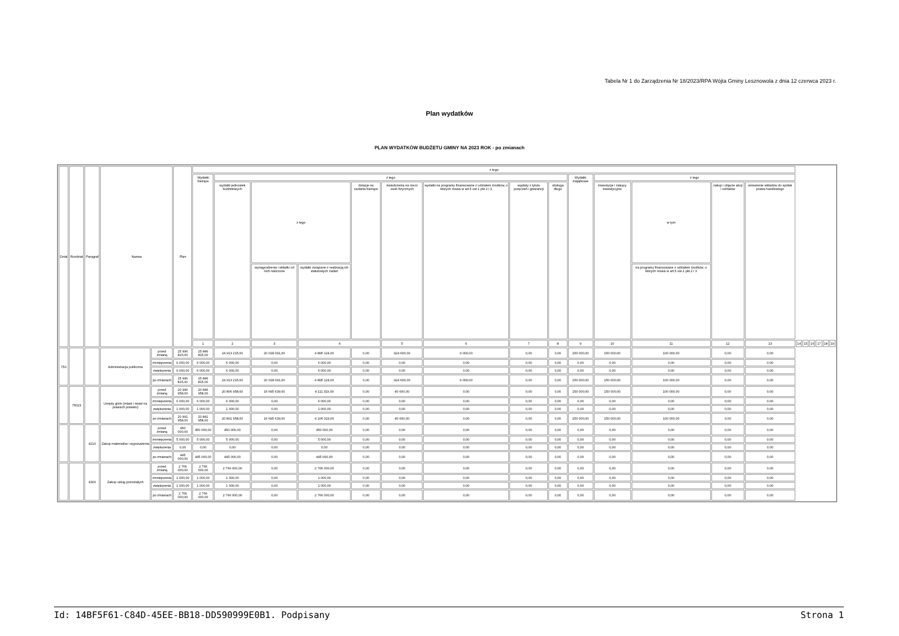Tabela Nr 1 do Zarządzenia Nr 18/2023/RPA Wójta Gminy Lesznowola z dnia 12 czerwca 2023 r.
Plan wydatków
PLAN WYDATKÓW BUDŻETU GMINY NA 2023 ROK - po zmianach
| Dział | Rozdział | Paragraf | Nazwa | | Plan | z tego | | | | | | | | | | | | | | | | | | | |
| --- | --- | --- | --- | --- | --- | --- | --- | --- | --- | --- | --- | --- | --- | --- | --- | --- | --- | --- | --- | --- | --- | --- | --- | --- | --- |
| | | | | | | Wydatki bieżące | z tego | | | | | | | | Wydatki majątkowe | z tego | | | | | | | | | |
| | | | | | | | wydatki jednostek budżetowych | z tego | | dotacje na zadania bieżące | świadczenia na rzecz osób fizycznych | wydatki na programy finansowane z udziałem środków, o których mowa w art.5 ust.1 pkt 2 i 3 | wypłaty z tytułu poręczeń i gwarancji | obsługa długu | | inwestycje i zakupy inwestycyjne | w tym | zakup i objęcie akcji i udziałów | wniesienie wkładów do spółek prawa handlowego | | | | | | |
| | | | | | | | | wynagrodzenia i składki od nich naliczone | wydatki związane z realizacją ich statutowych zadań | | | | | | | | na programy finansowane z udziałem środków, o których mowa w art.5 ust.1 pkt.2 i 3 | | | | | | | | |
| | | | | | | 1 | 2 | 3 | 4 | | 5 | 6 | 7 | 8 | 9 | 10 | 11 | 12 | 13 | 14 | 15 | 16 | 17 | 18 | 19 |
| 750 | | | Administracja publiczna | przed zmianą | 25 996 815,00 | 25 846 815,00 | 24 913 215,00 | 20 018 091,00 | 4 895 124,00 | 0,00 | 924 600,00 | 9 000,00 | 0,00 | 0,00 | 150 000,00 | 150 000,00 | 100 000,00 | 0,00 | 0,00 | | | | | | |
| | | | | zmniejszenia | 6 000,00 | 6 000,00 | 6 000,00 | 0,00 | 6 000,00 | 0,00 | 0,00 | 0,00 | 0,00 | 0,00 | 0,00 | 0,00 | 0,00 | 0,00 | 0,00 | | | | | | |
| | | | | zwiększenia | 6 000,00 | 6 000,00 | 6 000,00 | 0,00 | 6 000,00 | 0,00 | 0,00 | 0,00 | 0,00 | 0,00 | 0,00 | 0,00 | 0,00 | 0,00 | 0,00 | | | | | | |
| | | | | po zmianach | 25 996 815,00 | 25 846 815,00 | 24 913 215,00 | 20 018 091,00 | 4 895 124,00 | 0,00 | 924 600,00 | 9 000,00 | 0,00 | 0,00 | 150 000,00 | 150 000,00 | 100 000,00 | 0,00 | 0,00 | | | | | | |
| | 75023 | | Urzędy gmin (miast i miast na prawach powiatu) | przed zmianą | 20 996 958,00 | 20 846 958,00 | 20 806 958,00 | 16 695 639,00 | 4 111 319,00 | 0,00 | 40 000,00 | 0,00 | 0,00 | 0,00 | 150 000,00 | 150 000,00 | 100 000,00 | 0,00 | 0,00 | | | | | | |
| | | | | zmniejszenia | 6 000,00 | 6 000,00 | 6 000,00 | 0,00 | 6 000,00 | 0,00 | 0,00 | 0,00 | 0,00 | 0,00 | 0,00 | 0,00 | 0,00 | 0,00 | 0,00 | | | | | | |
| | | | | zwiększenia | 1 000,00 | 1 000,00 | 1 000,00 | 0,00 | 1 000,00 | 0,00 | 0,00 | 0,00 | 0,00 | 0,00 | 0,00 | 0,00 | 0,00 | 0,00 | 0,00 | | | | | | |
| | | | | po zmianach | 20 991 958,00 | 20 841 958,00 | 20 801 958,00 | 16 695 639,00 | 4 106 319,00 | 0,00 | 40 000,00 | 0,00 | 0,00 | 0,00 | 150 000,00 | 150 000,00 | 100 000,00 | 0,00 | 0,00 | | | | | | |
| | | 4210 | Zakup materiałów i wyposażenia | przed zmianą | 450 000,00 | 450 000,00 | 450 000,00 | 0,00 | 450 000,00 | 0,00 | 0,00 | 0,00 | 0,00 | 0,00 | 0,00 | 0,00 | 0,00 | 0,00 | 0,00 | | | | | | |
| | | | | zmniejszenia | 5 000,00 | 5 000,00 | 5 000,00 | 0,00 | 5 000,00 | 0,00 | 0,00 | 0,00 | 0,00 | 0,00 | 0,00 | 0,00 | 0,00 | 0,00 | 0,00 | | | | | | |
| | | | | zwiększenia | 0,00 | 0,00 | 0,00 | 0,00 | 0,00 | 0,00 | 0,00 | 0,00 | 0,00 | 0,00 | 0,00 | 0,00 | 0,00 | 0,00 | 0,00 | | | | | | |
| | | | | po zmianach | 445 000,00 | 445 000,00 | 445 000,00 | 0,00 | 445 000,00 | 0,00 | 0,00 | 0,00 | 0,00 | 0,00 | 0,00 | 0,00 | 0,00 | 0,00 | 0,00 | | | | | | |
| | | 4300 | Zakup usług pozostałych | przed zmianą | 2 766 000,00 | 2 766 000,00 | 2 766 000,00 | 0,00 | 2 766 000,00 | 0,00 | 0,00 | 0,00 | 0,00 | 0,00 | 0,00 | 0,00 | 0,00 | 0,00 | 0,00 | | | | | | |
| | | | | zmniejszenia | 1 000,00 | 1 000,00 | 1 000,00 | 0,00 | 1 000,00 | 0,00 | 0,00 | 0,00 | 0,00 | 0,00 | 0,00 | 0,00 | 0,00 | 0,00 | 0,00 | | | | | | |
| | | | | zwiększenia | 1 000,00 | 1 000,00 | 1 000,00 | 0,00 | 1 000,00 | 0,00 | 0,00 | 0,00 | 0,00 | 0,00 | 0,00 | 0,00 | 0,00 | 0,00 | 0,00 | | | | | | |
| | | | | po zmianach | 2 766 000,00 | 2 766 000,00 | 2 766 000,00 | 0,00 | 2 766 000,00 | 0,00 | 0,00 | 0,00 | 0,00 | 0,00 | 0,00 | 0,00 | 0,00 | 0,00 | 0,00 | | | | | | |
Id: 14BF5F61-C84D-45EE-BB18-DD590999E0B1. Podpisany Strona 1